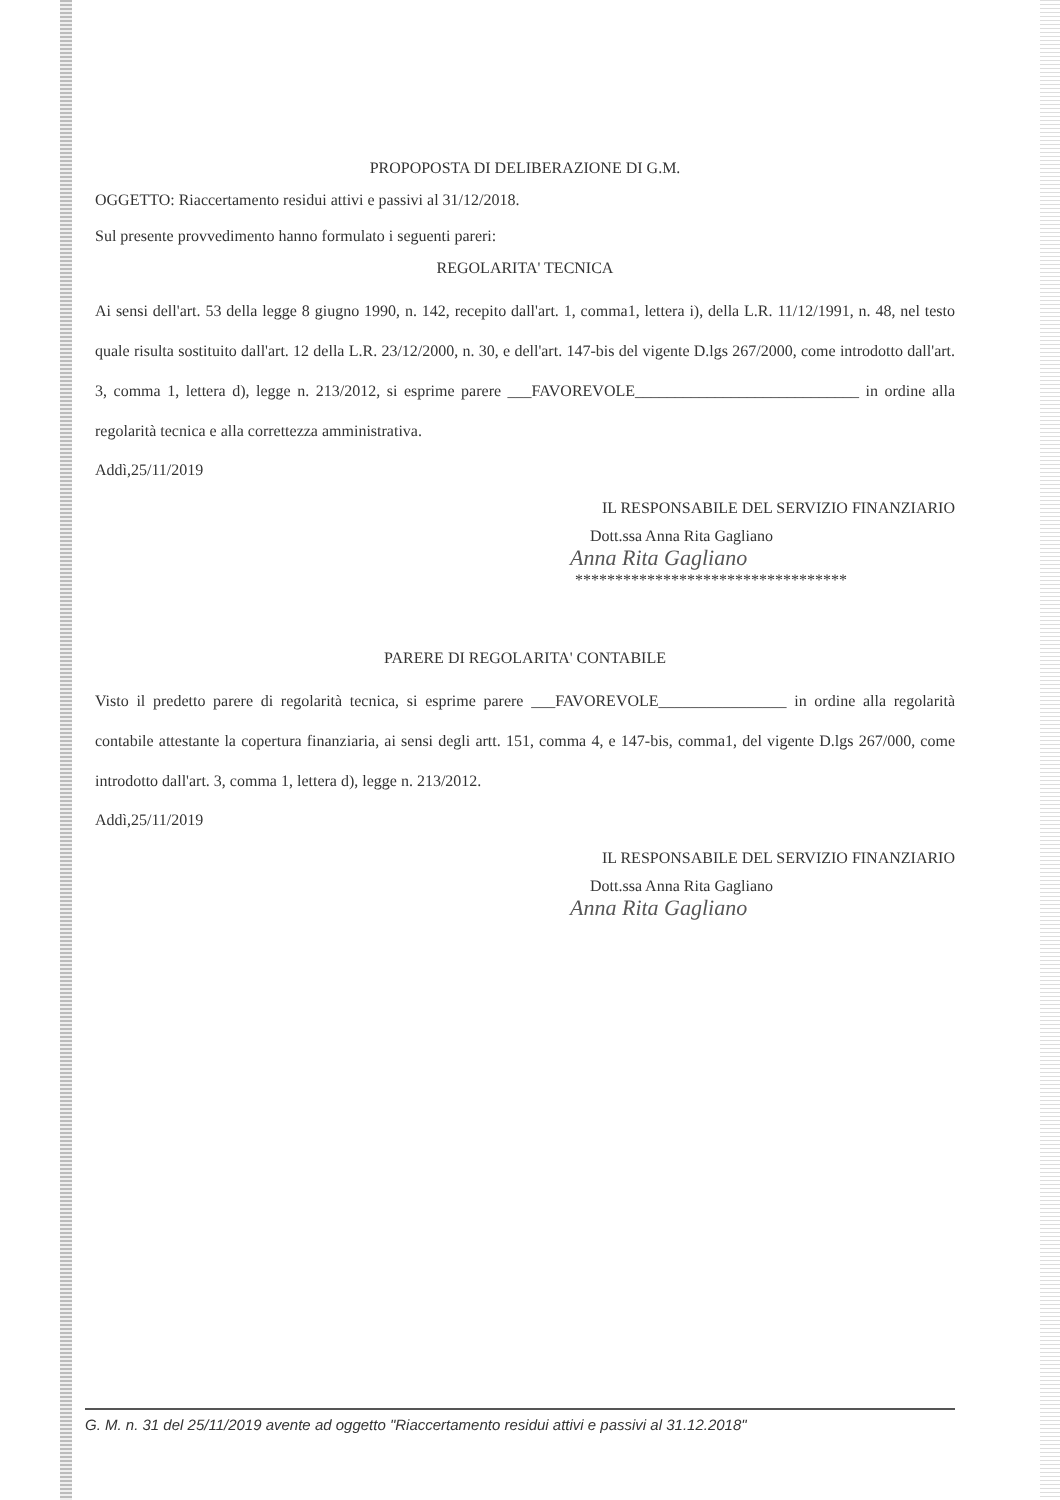PROPOPOSTA DI DELIBERAZIONE DI G.M.
OGGETTO: Riaccertamento residui attivi e passivi al 31/12/2018.
Sul presente provvedimento hanno formulato i seguenti pareri:
REGOLARITA' TECNICA
Ai sensi dell'art. 53 della legge 8 giugno 1990, n. 142, recepito dall'art. 1, comma1, lettera i), della L.R. 11/12/1991, n. 48, nel testo quale risulta sostituito dall'art. 12 della L.R. 23/12/2000, n. 30, e dell'art. 147-bis del vigente D.lgs 267/2000, come introdotto dall'art. 3, comma 1, lettera d), legge n. 213/2012, si esprime parere ___FAVOREVOLE____________________________ in ordine alla regolarità tecnica e alla correttezza amministrativa.
Addì,25/11/2019
IL RESPONSABILE DEL SERVIZIO FINANZIARIO
Dott.ssa Anna Rita Gagliano
Anna Rita Gagliano
**********************************
PARERE DI REGOLARITA' CONTABILE
Visto il predetto parere di regolarità tecnica, si esprime parere ___FAVOREVOLE________________ in ordine alla regolarità contabile attestante la copertura finanziaria, ai sensi degli artt. 151, comma 4, e 147-bis, comma1, del vigente D.lgs 267/000, come introdotto dall'art. 3, comma 1, lettera d), legge n. 213/2012.
Addì,25/11/2019
IL RESPONSABILE DEL SERVIZIO FINANZIARIO
Dott.ssa Anna Rita Gagliano
Anna Rita Gagliano
G. M. n. 31 del 25/11/2019 avente ad oggetto "Riaccertamento residui attivi e passivi al 31.12.2018"